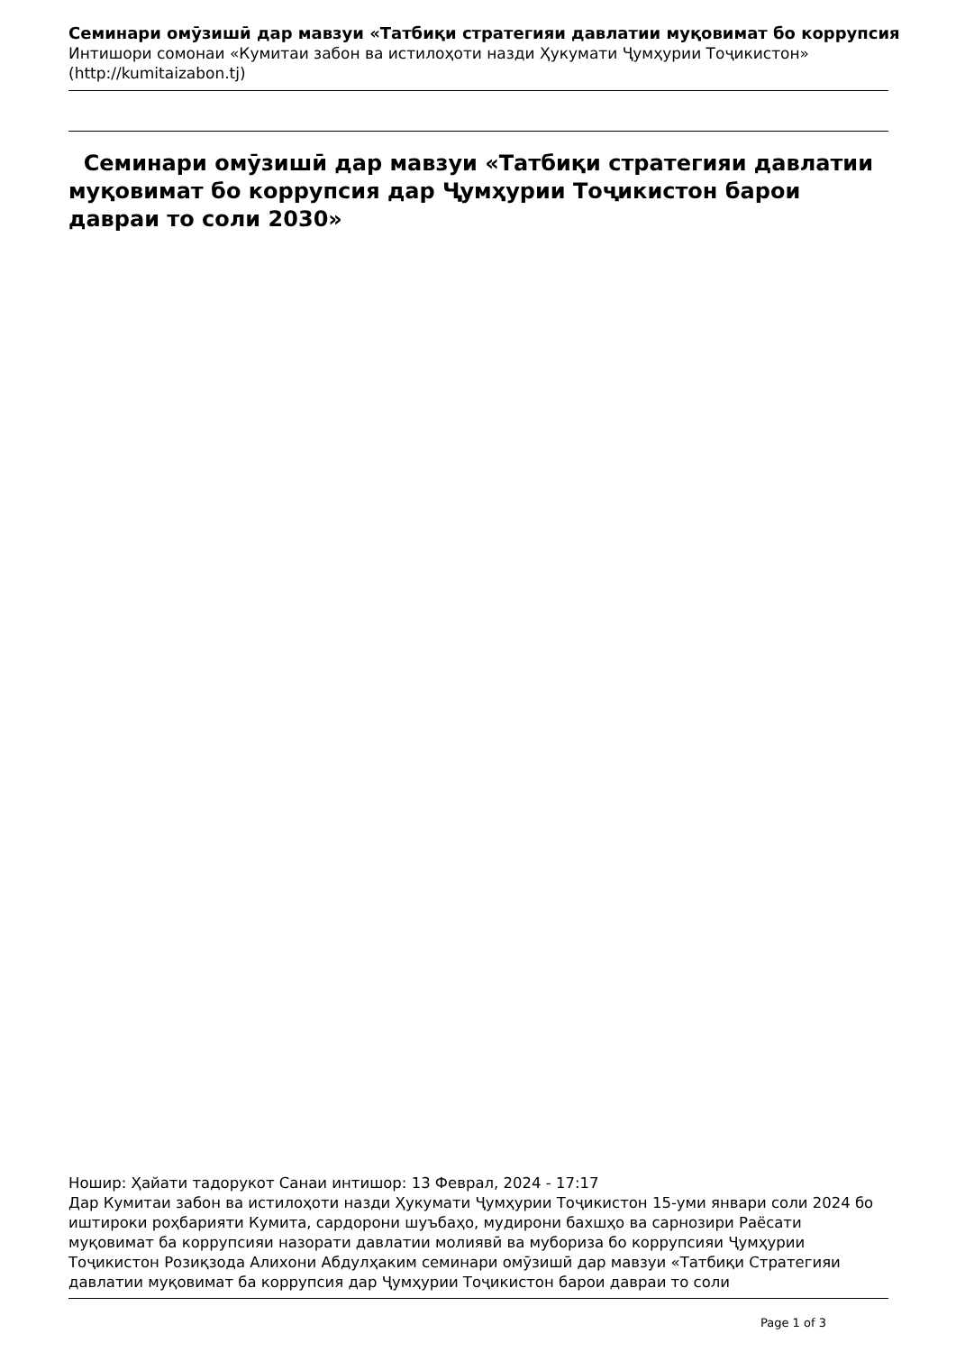Семинари омӯзишӣ дар мавзуи «Татбиқи стратегияи давлатии муқовимат бо коррупсия
Интишори сомонаи «Кумитаи забон ва истилоҳоти назди Ҳукумати Ҷумҳурии Тоҷикистон»
(http://kumitaizabon.tj)
Семинари омӯзишӣ дар мавзуи «Татбиқи стратегияи давлатии муқовимат бо коррупсия дар Ҷумҳурии Тоҷикистон барои давраи то соли 2030»
Ношир: Ҳайати тадорукот Санаи интишор: 13 Феврал, 2024 - 17:17
Дар Кумитаи забон ва истилоҳоти назди Ҳукумати Ҷумҳурии Тоҷикистон 15-уми январи соли 2024 бо иштироки роҳбарияти Кумита, сардорони шуъбаҳо, мудирони бахшҳо ва сарнозири Раёсати муқовимат ба коррупсияи назорати давлатии молиявӣ ва мубориза бо коррупсияи Ҷумҳурии Тоҷикистон Розиқзода Алихони Абдулҳаким семинари омӯзишӣ дар мавзуи «Татбиқи Стратегияи давлатии муқовимат ба коррупсия дар Ҷумҳурии Тоҷикистон барои давраи то соли
Page 1 of 3